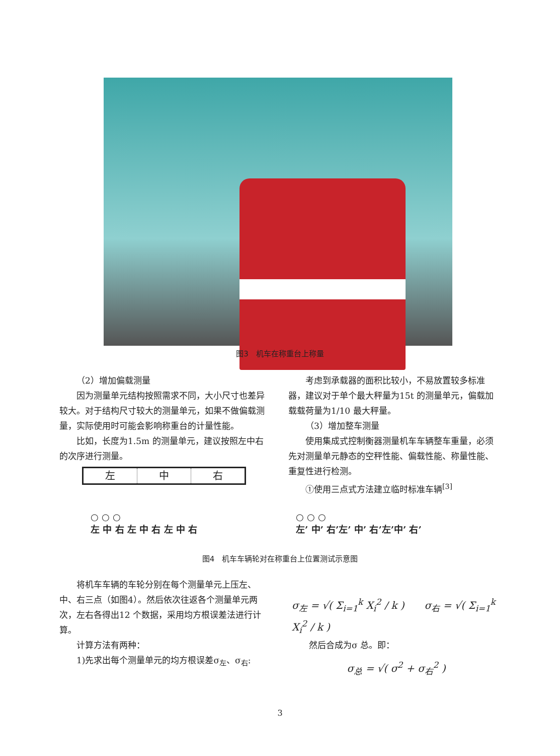图3　机车在称重台上称量
（2）增加偏载测量
因为测量单元结构按照需求不同，大小尺寸也差异较大。对于结构尺寸较大的测量单元，如果不做偏载测量，实际使用时可能会影响称重台的计量性能。
比如，长度为1.5m 的测量单元，建议按照左中右的次序进行测量。
左 中 右
考虑到承载器的面积比较小，不易放置较多标准器，建议对于单个最大秤量为15t 的测量单元，偏载加载载荷量为1/10 最大秤量。
（3）增加整车测量
使用集成式控制衡器测量机车车辆整车重量，必须先对测量单元静态的空秤性能、偏载性能、称量性能、重复性进行检测。
①使用三点式方法建立临时标准车辆<sup>[3]</sup>
○ ○ ○
左 中 右 左 中 右 左 中 右
○ ○ ○
左’ 中’ 右’左’ 中’ 右’左’中’ 右’
图4　机车车辆轮对在称重台上位置测试示意图
将机车车辆的车轮分别在每个测量单元上压左、中、右三点（如图4）。然后依次往返各个测量单元两次，左右各得出12 个数据，采用均方根误差法进行计算。
计算方法有两种：
1)先求出每个测量单元的均方根误差σ<sub>左</sub>、σ<sub>右</sub>:
σ<sub>左</sub> = √( Σ<sub>i=1</sub><sup>k</sup> X<sub>i</sub><sup>2</sup> / k )　　σ<sub>右</sub> = √( Σ<sub>i=1</sub><sup>k</sup> X<sub>i</sub><sup>2</sup> / k )
然后合成为σ 总。即：
σ<sub>总</sub> = √( σ<sup>2</sup> + σ<sub>右</sub><sup>2</sup> )
3